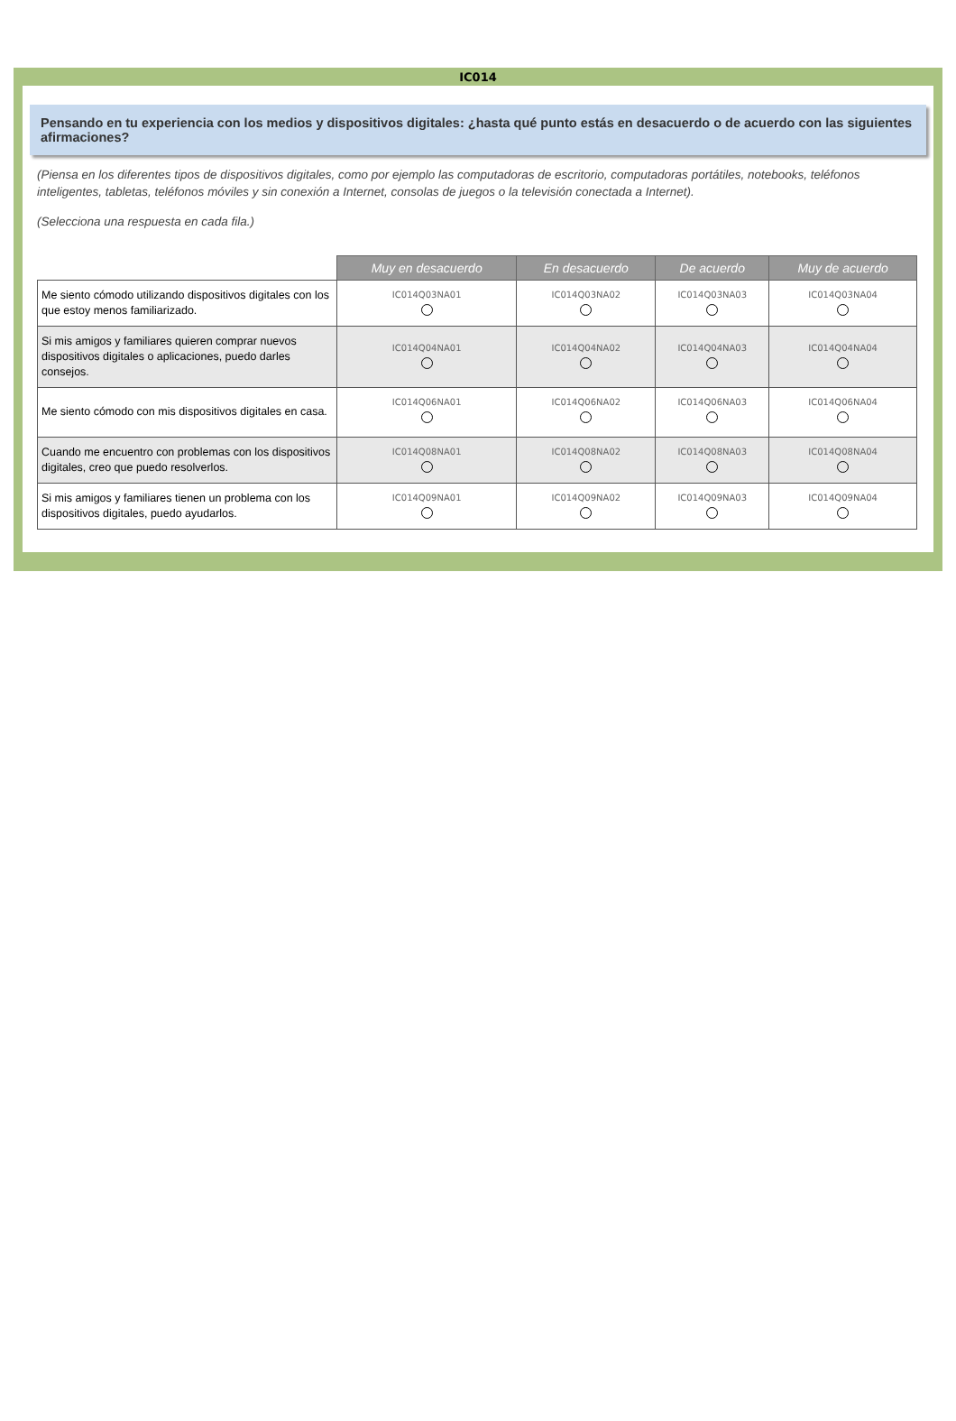IC014
Pensando en tu experiencia con los medios y dispositivos digitales: ¿hasta qué punto estás en desacuerdo o de acuerdo con las siguientes afirmaciones?
(Piensa en los diferentes tipos de dispositivos digitales, como por ejemplo las computadoras de escritorio, computadoras portátiles, notebooks, teléfonos inteligentes, tabletas, teléfonos móviles y sin conexión a Internet, consolas de juegos o la televisión conectada a Internet).
(Selecciona una respuesta en cada fila.)
| | Muy en desacuerdo | En desacuerdo | De acuerdo | Muy de acuerdo |
| Me siento cómodo utilizando dispositivos digitales con los que estoy menos familiarizado. | IC014Q03NA01 | IC014Q03NA02 | IC014Q03NA03 | IC014Q03NA04 |
| Si mis amigos y familiares quieren comprar nuevos dispositivos digitales o aplicaciones, puedo darles consejos. | IC014Q04NA01 | IC014Q04NA02 | IC014Q04NA03 | IC014Q04NA04 |
| Me siento cómodo con mis dispositivos digitales en casa. | IC014Q06NA01 | IC014Q06NA02 | IC014Q06NA03 | IC014Q06NA04 |
| Cuando me encuentro con problemas con los dispositivos digitales, creo que puedo resolverlos. | IC014Q08NA01 | IC014Q08NA02 | IC014Q08NA03 | IC014Q08NA04 |
| Si mis amigos y familiares tienen un problema con los dispositivos digitales, puedo ayudarlos. | IC014Q09NA01 | IC014Q09NA02 | IC014Q09NA03 | IC014Q09NA04 |